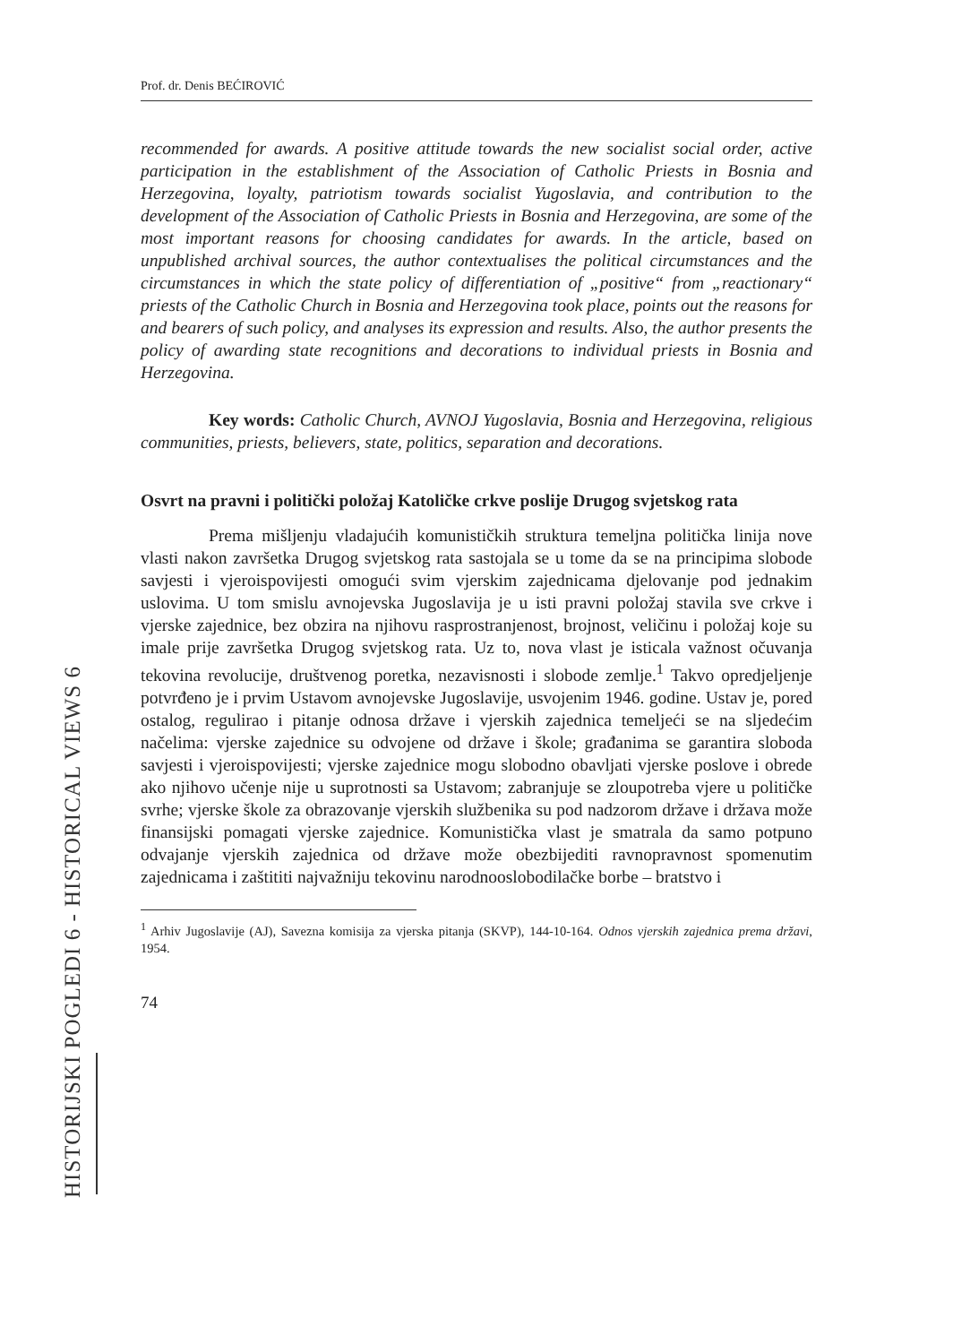HISTORIJSKI POGLEDI 6 - HISTORICAL VIEWS 6
Prof. dr. Denis BEĆIROVIĆ
recommended for awards. A positive attitude towards the new socialist social order, active participation in the establishment of the Association of Catholic Priests in Bosnia and Herzegovina, loyalty, patriotism towards socialist Yugoslavia, and contribution to the development of the Association of Catholic Priests in Bosnia and Herzegovina, are some of the most important reasons for choosing candidates for awards. In the article, based on unpublished archival sources, the author contextualises the political circumstances and the circumstances in which the state policy of differentiation of „positive“ from „reactionary“ priests of the Catholic Church in Bosnia and Herzegovina took place, points out the reasons for and bearers of such policy, and analyses its expression and results. Also, the author presents the policy of awarding state recognitions and decorations to individual priests in Bosnia and Herzegovina.
Key words: Catholic Church, AVNOJ Yugoslavia, Bosnia and Herzegovina, religious communities, priests, believers, state, politics, separation and decorations.
Osvrt na pravni i politički položaj Katoličke crkve poslije Drugog svjetskog rata
Prema mišljenju vladajućih komunističkih struktura temeljna politička linija nove vlasti nakon završetka Drugog svjetskog rata sastojala se u tome da se na principima slobode savjesti i vjeroispovijesti omogući svim vjerskim zajednicama djelovanje pod jednakim uslovima. U tom smislu avnojevska Jugoslavija je u isti pravni položaj stavila sve crkve i vjerske zajednice, bez obzira na njihovu rasprostranjenost, brojnost, veličinu i položaj koje su imale prije završetka Drugog svjetskog rata. Uz to, nova vlast je isticala važnost očuvanja tekovina revolucije, društvenog poretka, nezavisnosti i slobode zemlje.<sup>1</sup> Takvo opredjeljenje potvrđeno je i prvim Ustavom avnojevske Jugoslavije, usvojenim 1946. godine. Ustav je, pored ostalog, regulirao i pitanje odnosa države i vjerskih zajednica temeljeći se na sljedećim načelima: vjerske zajednice su odvojene od države i škole; građanima se garantira sloboda savjesti i vjeroispovijesti; vjerske zajednice mogu slobodno obavljati vjerske poslove i obrede ako njihovo učenje nije u suprotnosti sa Ustavom; zabranjuje se zloupotreba vjere u političke svrhe; vjerske škole za obrazovanje vjerskih službenika su pod nadzorom države i država može finansijski pomagati vjerske zajednice. Komunistička vlast je smatrala da samo potpuno odvajanje vjerskih zajednica od države može obezbijediti ravnopravnost spomenutim zajednicama i zaštititi najvažniju tekovinu narodnooslobodilačke borbe – bratstvo i
<sup>1</sup> Arhiv Jugoslavije (AJ), Savezna komisija za vjerska pitanja (SKVP), 144-10-164. Odnos vjerskih zajednica prema državi, 1954.
74